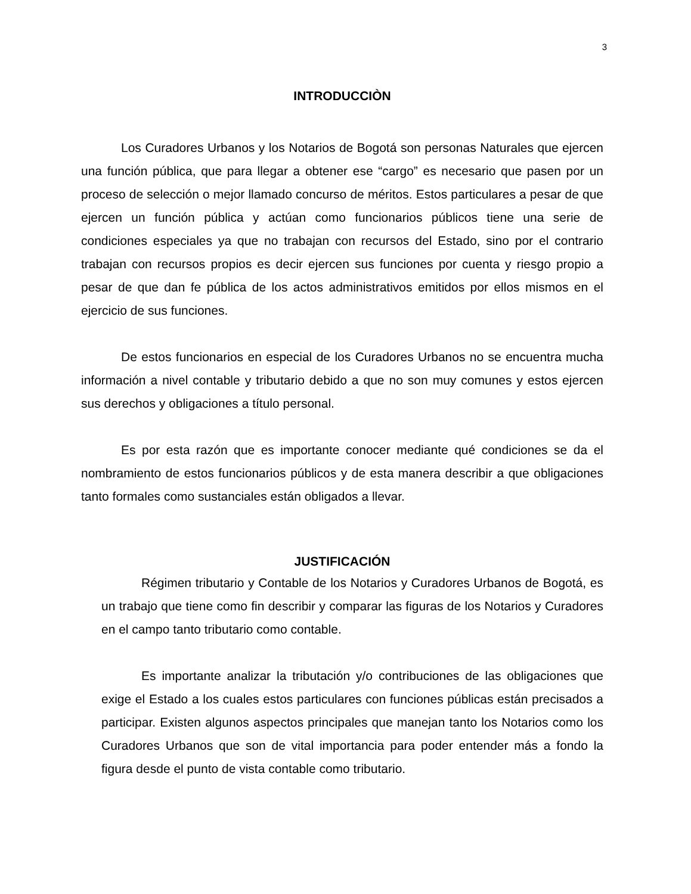3
INTRODUCCIÒN
Los Curadores Urbanos y los Notarios de Bogotá son personas Naturales que ejercen una función pública, que para llegar a obtener ese “cargo” es necesario que pasen por un proceso de selección o mejor llamado concurso de méritos. Estos particulares a pesar de que ejercen un función pública y actúan como funcionarios públicos tiene una serie de condiciones especiales ya que no trabajan con recursos del Estado, sino por el contrario trabajan con recursos propios es decir ejercen sus funciones por cuenta y riesgo propio a pesar de que dan fe pública de los actos administrativos emitidos por ellos mismos en el ejercicio de sus funciones.
De estos funcionarios en especial de los Curadores Urbanos no se encuentra mucha información a nivel contable y tributario debido a que no son muy comunes y estos ejercen sus derechos y obligaciones a título personal.
Es por esta razón que es importante conocer mediante qué condiciones se da el nombramiento de estos funcionarios públicos y de esta manera describir a que obligaciones tanto formales como sustanciales están obligados a llevar.
JUSTIFICACIÓN
Régimen tributario y Contable de los Notarios y Curadores Urbanos de Bogotá, es un trabajo que tiene como fin describir y comparar las figuras de los Notarios y Curadores en el campo tanto tributario como contable.
Es importante analizar la tributación y/o contribuciones de las obligaciones que exige el Estado a los cuales estos particulares con funciones públicas están precisados a participar. Existen algunos aspectos principales que manejan tanto los Notarios como los Curadores Urbanos que son de vital importancia para poder entender más a fondo la figura desde el punto de vista contable como tributario.